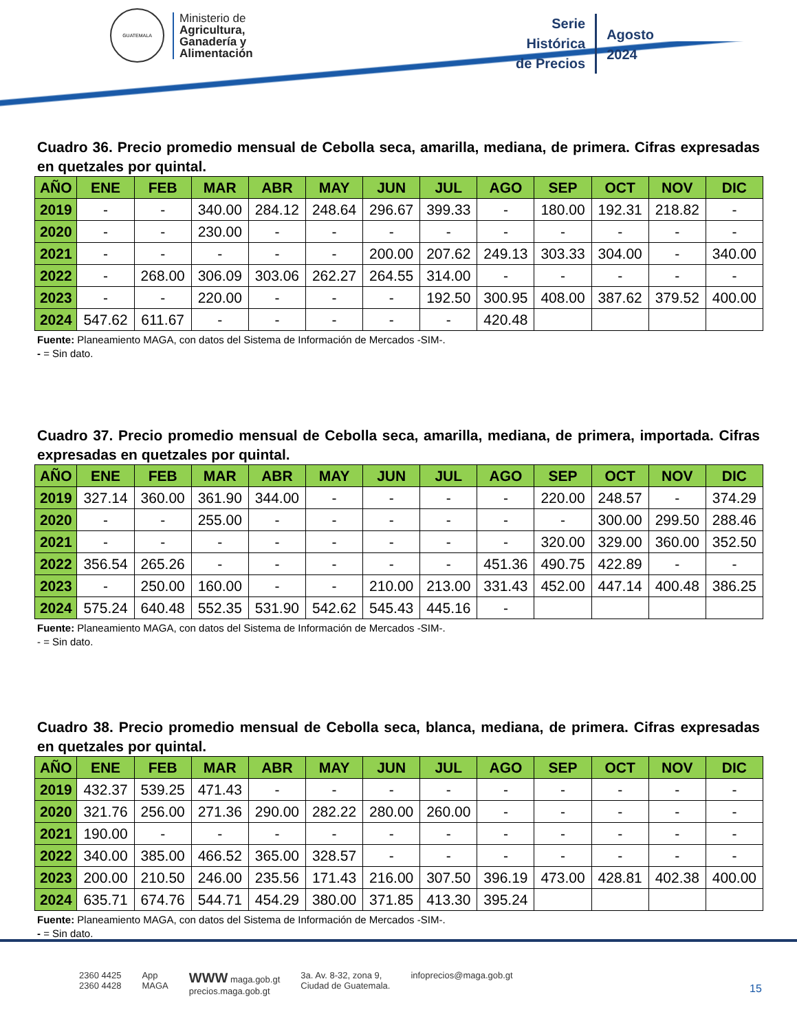GUATEMALA
Ministerio de
Agricultura,
Ganadería y
Alimentación
Serie
Histórica
de Precios
Agosto
2024
Cuadro 36. Precio promedio mensual de Cebolla seca, amarilla, mediana, de primera. Cifras expresadas en quetzales por quintal.
| AÑO | ENE | FEB | MAR | ABR | MAY | JUN | JUL | AGO | SEP | OCT | NOV | DIC |
| --- | --- | --- | --- | --- | --- | --- | --- | --- | --- | --- | --- | --- |
| 2019 | - | - | 340.00 | 284.12 | 248.64 | 296.67 | 399.33 | - | 180.00 | 192.31 | 218.82 | - |
| 2020 | - | - | 230.00 | - | - | - | - | - | - | - | - | - |
| 2021 | - | - | - | - | - | 200.00 | 207.62 | 249.13 | 303.33 | 304.00 | - | 340.00 |
| 2022 | - | 268.00 | 306.09 | 303.06 | 262.27 | 264.55 | 314.00 | - | - | - | - | - |
| 2023 | - | - | 220.00 | - | - | - | 192.50 | 300.95 | 408.00 | 387.62 | 379.52 | 400.00 |
| 2024 | 547.62 | 611.67 | - | - | - | - | - | 420.48 | | | | |
Fuente: Planeamiento MAGA, con datos del Sistema de Información de Mercados -SIM-.
- = Sin dato.
Cuadro 37. Precio promedio mensual de Cebolla seca, amarilla, mediana, de primera, importada. Cifras expresadas en quetzales por quintal.
| AÑO | ENE | FEB | MAR | ABR | MAY | JUN | JUL | AGO | SEP | OCT | NOV | DIC |
| --- | --- | --- | --- | --- | --- | --- | --- | --- | --- | --- | --- | --- |
| 2019 | 327.14 | 360.00 | 361.90 | 344.00 | - | - | - | - | 220.00 | 248.57 | - | 374.29 |
| 2020 | - | - | 255.00 | - | - | - | - | - | - | 300.00 | 299.50 | 288.46 |
| 2021 | - | - | - | - | - | - | - | - | 320.00 | 329.00 | 360.00 | 352.50 |
| 2022 | 356.54 | 265.26 | - | - | - | - | - | 451.36 | 490.75 | 422.89 | - | - |
| 2023 | - | 250.00 | 160.00 | - | - | 210.00 | 213.00 | 331.43 | 452.00 | 447.14 | 400.48 | 386.25 |
| 2024 | 575.24 | 640.48 | 552.35 | 531.90 | 542.62 | 545.43 | 445.16 | - | | | | |
Fuente: Planeamiento MAGA, con datos del Sistema de Información de Mercados -SIM-.
- = Sin dato.
Cuadro 38. Precio promedio mensual de Cebolla seca, blanca, mediana, de primera. Cifras expresadas en quetzales por quintal.
| AÑO | ENE | FEB | MAR | ABR | MAY | JUN | JUL | AGO | SEP | OCT | NOV | DIC |
| --- | --- | --- | --- | --- | --- | --- | --- | --- | --- | --- | --- | --- |
| 2019 | 432.37 | 539.25 | 471.43 | - | - | - | - | - | - | - | - | - |
| 2020 | 321.76 | 256.00 | 271.36 | 290.00 | 282.22 | 280.00 | 260.00 | - | - | - | - | - |
| 2021 | 190.00 | - | - | - | - | - | - | - | - | - | - | - |
| 2022 | 340.00 | 385.00 | 466.52 | 365.00 | 328.57 | - | - | - | - | - | - | - |
| 2023 | 200.00 | 210.50 | 246.00 | 235.56 | 171.43 | 216.00 | 307.50 | 396.19 | 473.00 | 428.81 | 402.38 | 400.00 |
| 2024 | 635.71 | 674.76 | 544.71 | 454.29 | 380.00 | 371.85 | 413.30 | 395.24 | | | | |
Fuente: Planeamiento MAGA, con datos del Sistema de Información de Mercados -SIM-.
- = Sin dato.
2360 4425
2360 4428
App
MAGA
WWW maga.gob.gt
precios.maga.gob.gt
3a. Av. 8-32, zona 9,
Ciudad de Guatemala.
infoprecios@maga.gob.gt
15